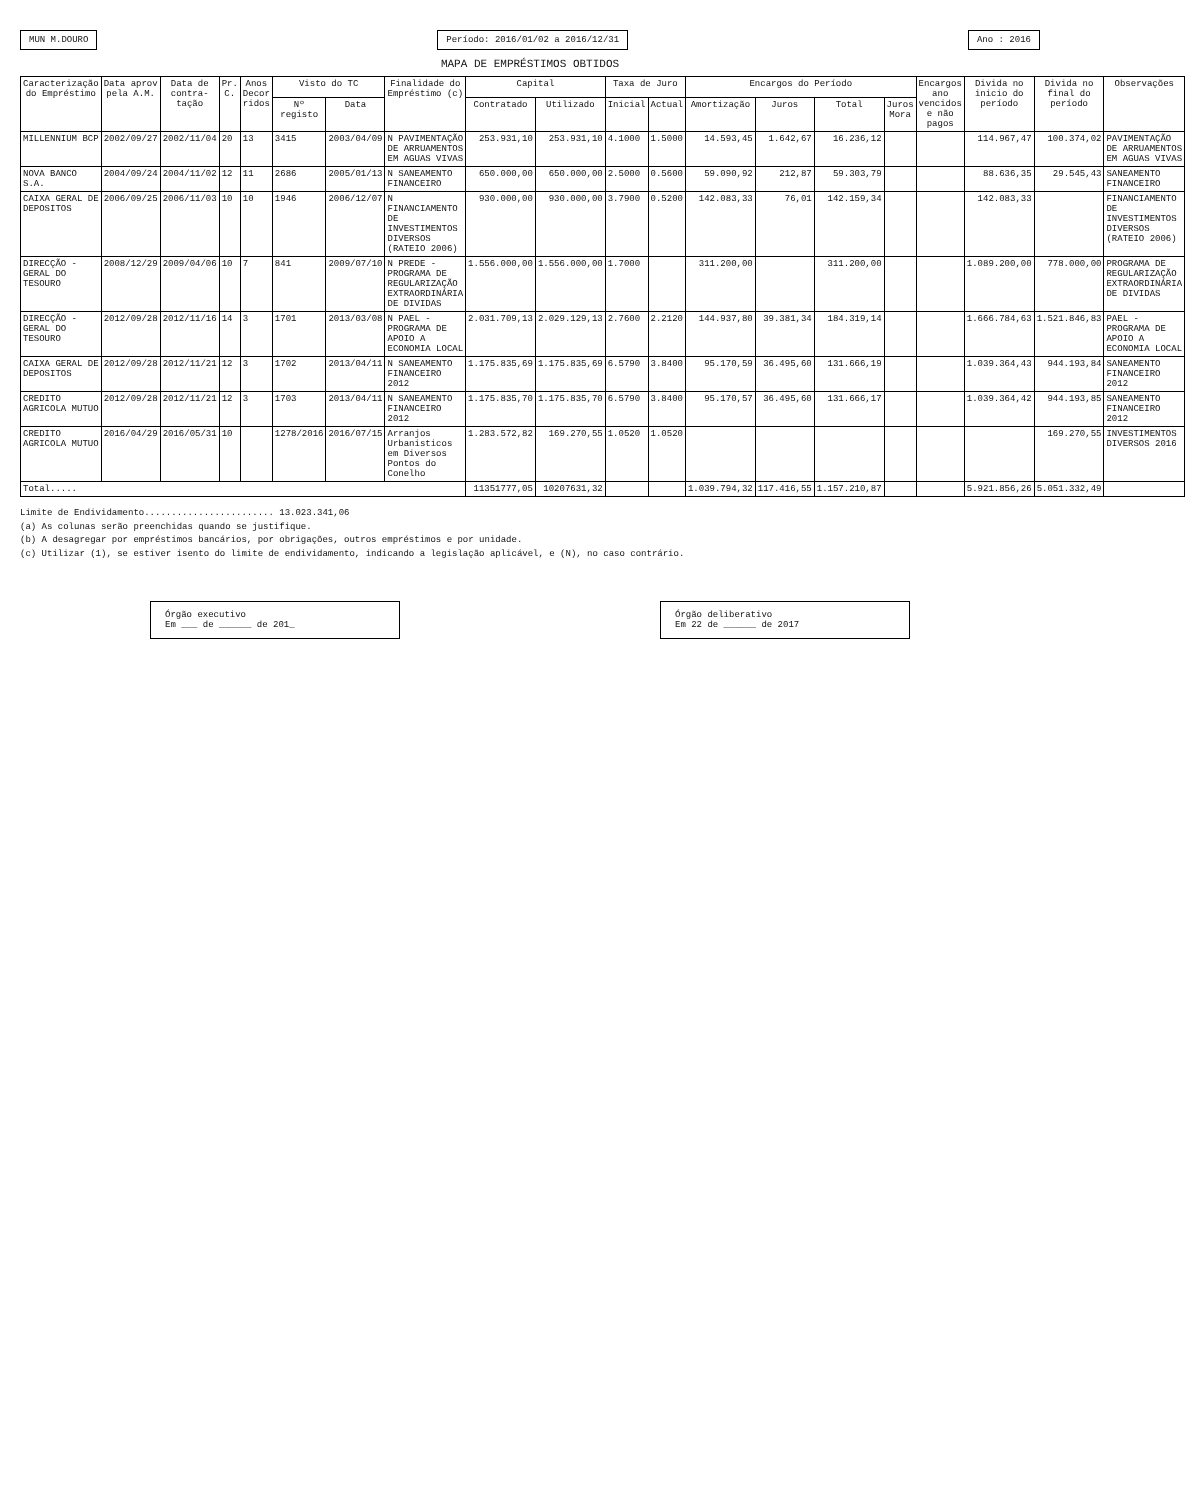MUN M.DOURO
Período: 2016/01/02 a 2016/12/31
Ano : 2016
MAPA DE EMPRÉSTIMOS OBTIDOS
| Caracterização do Empréstimo | Data aprov pela A.M. | Data de contra-tação | Pr. C. | Anos Decor ridos | Visto do TC | | Finalidade do Empréstimo (c) | Capital | | Taxa de Juro | | Encargos do Período | | | | Encargos ano vencidos e não pagos | Divida no inicio do período | Divida no final do período | Observações |
| --- | --- | --- | --- | --- | --- | --- | --- | --- | --- | --- | --- | --- | --- | --- | --- | --- | --- | --- | --- |
| | | | | | Nº registo | Data | | Contratado | Utilizado | Inicial | Actual | Amortização | Juros | Total | Juros Mora | | | | |
| MILLENNIUM BCP | 2002/09/27 | 2002/11/04 | 20 | 13 | 3415 | 2003/04/09 | N PAVIMENTAÇÃO DE ARRUAMENTOS EM AGUAS VIVAS | 253.931,10 | 253.931,10 | 4.1000 | 1.5000 | 14.593,45 | 1.642,67 | 16.236,12 | | | 114.967,47 | 100.374,02 | PAVIMENTAÇÃO DE ARRUAMENTOS EM AGUAS VIVAS |
| NOVA BANCO S.A. | 2004/09/24 | 2004/11/02 | 12 | 11 | 2686 | 2005/01/13 | N SANEAMENTO FINANCEIRO | 650.000,00 | 650.000,00 | 2.5000 | 0.5600 | 59.090,92 | 212,87 | 59.303,79 | | | 88.636,35 | 29.545,43 | SANEAMENTO FINANCEIRO |
| CAIXA GERAL DE DEPOSITOS | 2006/09/25 | 2006/11/03 | 10 | 10 | 1946 | 2006/12/07 | N FINANCIAMENTO DE INVESTIMENTOS DIVERSOS (RATEIO 2006) | 930.000,00 | 930.000,00 | 3.7900 | 0.5200 | 142.083,33 | 76,01 | 142.159,34 | | | 142.083,33 | | FINANCIAMENTO DE INVESTIMENTOS DIVERSOS (RATEIO 2006) |
| DIRECÇÃO -GERAL DO TESOURO | 2008/12/29 | 2009/04/06 | 10 | 7 | 841 | 2009/07/10 | N PREDE - PROGRAMA DE REGULARIZAÇÃO EXTRAORDINÁRIA DE DIVIDAS | 1.556.000,00 | 1.556.000,00 | 1.7000 | | 311.200,00 | | 311.200,00 | | | 1.089.200,00 | 778.000,00 | PROGRAMA DE REGULARIZAÇÃO EXTRAORDINÁRIA DE DIVIDAS |
| DIRECÇÃO -GERAL DO TESOURO | 2012/09/28 | 2012/11/16 | 14 | 3 | 1701 | 2013/03/08 | N PAEL - PROGRAMA DE APOIO A ECONOMIA LOCAL | 2.031.709,13 | 2.029.129,13 | 2.7600 | 2.2120 | 144.937,80 | 39.381,34 | 184.319,14 | | | 1.666.784,63 | 1.521.846,83 | PAEL - PROGRAMA DE APOIO A ECONOMIA LOCAL |
| CAIXA GERAL DE DEPOSITOS | 2012/09/28 | 2012/11/21 | 12 | 3 | 1702 | 2013/04/11 | N SANEAMENTO FINANCEIRO 2012 | 1.175.835,69 | 1.175.835,69 | 6.5790 | 3.8400 | 95.170,59 | 36.495,60 | 131.666,19 | | | 1.039.364,43 | 944.193,84 | SANEAMENTO FINANCEIRO 2012 |
| CREDITO AGRICOLA MUTUO | 2012/09/28 | 2012/11/21 | 12 | 3 | 1703 | 2013/04/11 | N SANEAMENTO FINANCEIRO 2012 | 1.175.835,70 | 1.175.835,70 | 6.5790 | 3.8400 | 95.170,57 | 36.495,60 | 131.666,17 | | | 1.039.364,42 | 944.193,85 | SANEAMENTO FINANCEIRO 2012 |
| CREDITO AGRICOLA MUTUO | 2016/04/29 | 2016/05/31 | 10 | | 1278/2016 | 2016/07/15 | Arranjos Urbanisticos em Diversos Pontos do Conelho | 1.283.572,82 | 169.270,55 | 1.0520 | 1.0520 | | | | | | | 169.270,55 | INVESTIMENTOS DIVERSOS 2016 |
| Total..... | | | | | | | | 11351777,05 | 10207631,32 | | | 1.039.794,32 | 117.416,55 | 1.157.210,87 | | | 5.921.856,26 | 5.051.332,49 | |
Limite de Endividamento........................ 13.023.341,06
(a) As colunas serão preenchidas quando se justifique.
(b) A desagregar por empréstimos bancários, por obrigações, outros empréstimos e por unidade.
(c) Utilizar (1), se estiver isento do limite de endividamento, indicando a legislação aplicável, e (N), no caso contrário.
Órgão executivo
Em ___ de ______ de 201_
Órgão deliberativo
Em 22 de ______ de 2017